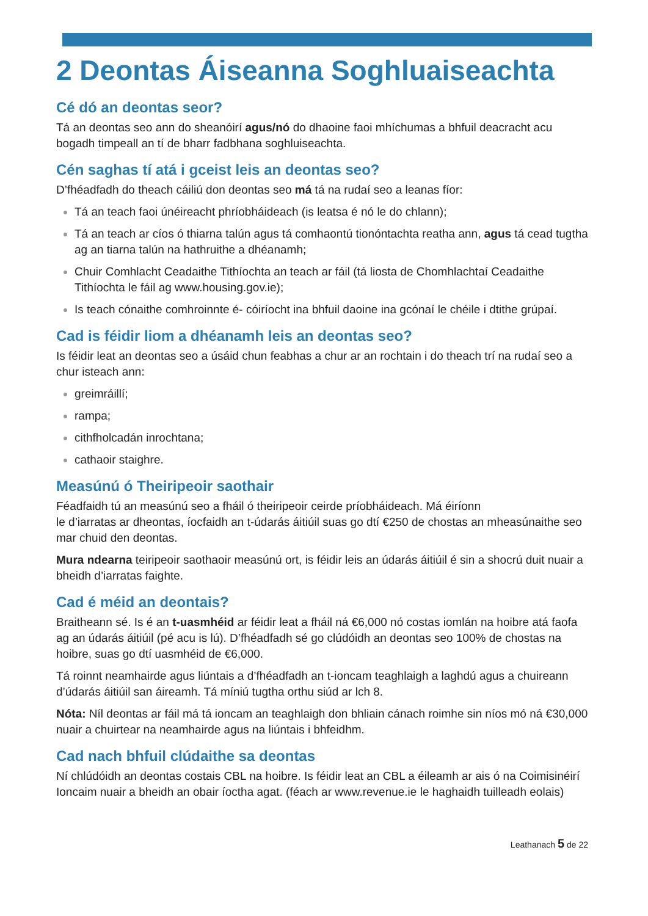2 Deontas Áiseanna Soghluaiseachta
Cé dó an deontas seor?
Tá an deontas seo ann do sheanóirí agus/nó do dhaoine faoi mhíchumas a bhfuil deacracht acu bogadh timpeall an tí de bharr fadbhana soghluiseachta.
Cén saghas tí atá i gceist leis an deontas seo?
D’fhéadfadh do theach cáiliú don deontas seo má tá na rudaí seo a leanas fíor:
Tá an teach faoi únéireacht phríobháideach (is leatsa é nó le do chlann);
Tá an teach ar cíos ó thiarna talún agus tá comhaontú tionóntachta reatha ann, agus tá cead tugtha ag an tiarna talún na hathruithe a dhéanamh;
Chuir Comhlacht Ceadaithe Tithíochta an teach ar fáil (tá liosta de Chomhlachtaí Ceadaithe Tithíochta le fáil ag www.housing.gov.ie);
Is teach cónaithe comhroinnte é- cóiríocht ina bhfuil daoine ina gcónaí le chéile i dtithe grúpaí.
Cad is féidir liom a dhéanamh leis an deontas seo?
Is féidir leat an deontas seo a úsáid chun feabhas a chur ar an rochtain i do theach trí na rudaí seo a chur isteach ann:
greimráillí;
rampa;
cithfholcadán inrochtana;
cathaoir staighre.
Measúnú ó Theiripeoir saothair
Féadfaidh tú an measúnú seo a fháil ó theiripeoir ceirde príobháideach. Má éiríonn
le d’iarratas ar dheontas, íocfaidh an t-údarás áitiúil suas go dtí €250 de chostas an mheasúnaithe seo mar chuid den deontas.
Mura ndearna teiripeoir saothaoir measúnú ort, is féidir leis an údarás áitiúil é sin a shocrú duit nuair a bheidh d’iarratas faighte.
Cad é méid an deontais?
Braitheann sé. Is é an t-uasmhéid ar féidir leat a fháil ná €6,000 nó costas iomlán na hoibre atá faofa ag an údarás áitiúil (pé acu is lú). D’fhéadfadh sé go clúdóidh an deontas seo 100% de chostas na hoibre, suas go dtí uasmhéid de €6,000.
Tá roinnt neamhairde agus liúntais a d’fhéadfadh an t-ioncam teaghlaigh a laghdú agus a chuireann d’údarás áitiúil san áireamh. Tá míniú tugtha orthu siúd ar lch 8.
Nóta: Níl deontas ar fáil má tá ioncam an teaghlaigh don bhliain cánach roimhe sin níos mó ná €30,000 nuair a chuirtear na neamhairde agus na liúntais i bhfeidhm.
Cad nach bhfuil clúdaithe sa deontas
Ní chlúdóidh an deontas costais CBL na hoibre. Is féidir leat an CBL a éileamh ar ais ó na Coimisinéirí Ioncaim nuair a bheidh an obair íoctha agat. (féach ar www.revenue.ie le haghaidh tuilleadh eolais)
Leathanach 5 de 22